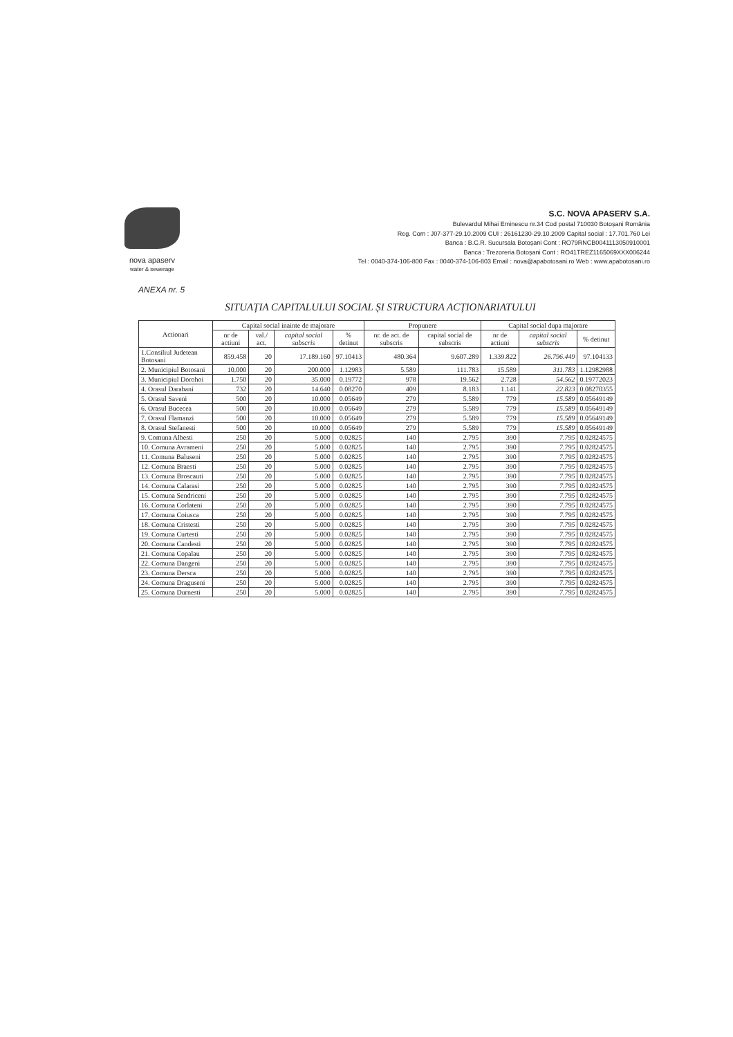nova apaserv
water & sewerage
S.C. NOVA APASERV S.A.
Bulevardul Mihai Eminescu nr.34 Cod postal 710030 Botoșani România
Reg. Com : J07-377-29.10.2009 CUI : 26161230-29.10.2009 Capital social : 17.701.760 Lei
Banca : B.C.R. Sucursala Botoșani Cont : RO79RNCB0041113050910001
Banca : Trezoreria Botoșani Cont : RO41TREZ1165069XXX006244
Tel : 0040-374-106-800 Fax : 0040-374-106-803 Email : nova@apabotosani.ro Web : www.apabotosani.ro
ANEXA nr. 5
SITUAȚIA CAPITALULUI SOCIAL ȘI STRUCTURA ACȚIONARIATULUI
| Actionari | Capital social inainte de majorare | | | | Propunere | | Capital social dupa majorare | | |
| --- | --- | --- | --- | --- | --- | --- | --- | --- | --- |
| | nr de actiuni | val./ act. | capital social subscris | % detinut | nr. de act. de subscris | capital social de subscris | nr de actiuni | capital social subscris | % detinut |
| 1.Consiliul Judetean Botosani | 859.458 | 20 | 17.189.160 | 97.10413 | 480.364 | 9.607.289 | 1.339.822 | 26.796.449 | 97.104133 |
| 2. Municipiul Botosani | 10.000 | 20 | 200.000 | 1.12983 | 5.589 | 111.783 | 15.589 | 311.783 | 1.12982988 |
| 3. Municipiul Dorohoi | 1.750 | 20 | 35.000 | 0.19772 | 978 | 19.562 | 2.728 | 54.562 | 0.19772023 |
| 4. Orasul Darabani | 732 | 20 | 14.640 | 0.08270 | 409 | 8.183 | 1.141 | 22.823 | 0.08270355 |
| 5. Orasul Saveni | 500 | 20 | 10.000 | 0.05649 | 279 | 5.589 | 779 | 15.589 | 0.05649149 |
| 6. Orasul Bucecea | 500 | 20 | 10.000 | 0.05649 | 279 | 5.589 | 779 | 15.589 | 0.05649149 |
| 7. Orasul Flamanzi | 500 | 20 | 10.000 | 0.05649 | 279 | 5.589 | 779 | 15.589 | 0.05649149 |
| 8. Orasul Stefanesti | 500 | 20 | 10.000 | 0.05649 | 279 | 5.589 | 779 | 15.589 | 0.05649149 |
| 9. Comuna Albesti | 250 | 20 | 5.000 | 0.02825 | 140 | 2.795 | 390 | 7.795 | 0.02824575 |
| 10. Comuna Avrameni | 250 | 20 | 5.000 | 0.02825 | 140 | 2.795 | 390 | 7.795 | 0.02824575 |
| 11. Comuna Baluseni | 250 | 20 | 5.000 | 0.02825 | 140 | 2.795 | 390 | 7.795 | 0.02824575 |
| 12. Comuna Braesti | 250 | 20 | 5.000 | 0.02825 | 140 | 2.795 | 390 | 7.795 | 0.02824575 |
| 13. Comuna Broscauti | 250 | 20 | 5.000 | 0.02825 | 140 | 2.795 | 390 | 7.795 | 0.02824575 |
| 14. Comuna Calarasi | 250 | 20 | 5.000 | 0.02825 | 140 | 2.795 | 390 | 7.795 | 0.02824575 |
| 15. Comuna Sendriceni | 250 | 20 | 5.000 | 0.02825 | 140 | 2.795 | 390 | 7.795 | 0.02824575 |
| 16. Comuna Corlateni | 250 | 20 | 5.000 | 0.02825 | 140 | 2.795 | 390 | 7.795 | 0.02824575 |
| 17. Comuna Coiusca | 250 | 20 | 5.000 | 0.02825 | 140 | 2.795 | 390 | 7.795 | 0.02824575 |
| 18. Comuna Cristesti | 250 | 20 | 5.000 | 0.02825 | 140 | 2.795 | 390 | 7.795 | 0.02824575 |
| 19. Comuna Curtesti | 250 | 20 | 5.000 | 0.02825 | 140 | 2.795 | 390 | 7.795 | 0.02824575 |
| 20. Comuna Candesti | 250 | 20 | 5.000 | 0.02825 | 140 | 2.795 | 390 | 7.795 | 0.02824575 |
| 21. Comuna Copalau | 250 | 20 | 5.000 | 0.02825 | 140 | 2.795 | 390 | 7.795 | 0.02824575 |
| 22. Comuna Dangeni | 250 | 20 | 5.000 | 0.02825 | 140 | 2.795 | 390 | 7.795 | 0.02824575 |
| 23. Comuna Dersca | 250 | 20 | 5.000 | 0.02825 | 140 | 2.795 | 390 | 7.795 | 0.02824575 |
| 24. Comuna Draguseni | 250 | 20 | 5.000 | 0.02825 | 140 | 2.795 | 390 | 7.795 | 0.02824575 |
| 25. Comuna Durnesti | 250 | 20 | 5.000 | 0.02825 | 140 | 2.795 | 390 | 7.795 | 0.02824575 |